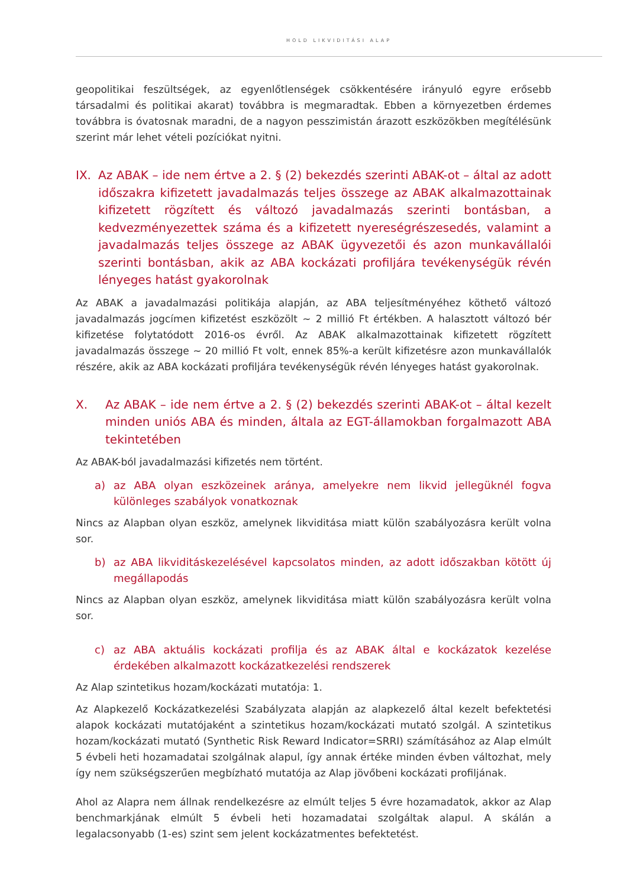HOLD LIKVIDITÁSI ALAP
geopolitikai feszültségek, az egyenlőtlenségek csökkentésére irányuló egyre erősebb társadalmi és politikai akarat) továbbra is megmaradtak. Ebben a környezetben érdemes továbbra is óvatosnak maradni, de a nagyon pesszimistán árazott eszközökben megítélésünk szerint már lehet vételi pozíciókat nyitni.
IX. Az ABAK – ide nem értve a 2. § (2) bekezdés szerinti ABAK-ot – által az adott időszakra kifizetett javadalmazás teljes összege az ABAK alkalmazottainak kifizetett rögzített és változó javadalmazás szerinti bontásban, a kedvezményezettek száma és a kifizetett nyereségrészesedés, valamint a javadalmazás teljes összege az ABAK ügyvezetői és azon munkavállalói szerinti bontásban, akik az ABA kockázati profiljára tevékenységük révén lényeges hatást gyakorolnak
Az ABAK a javadalmazási politikája alapján, az ABA teljesítményéhez köthető változó javadalmazás jogcímen kifizetést eszközölt ~ 2 millió Ft értékben. A halasztott változó bér kifizetése folytatódott 2016-os évről. Az ABAK alkalmazottainak kifizetett rögzített javadalmazás összege ~ 20 millió Ft volt, ennek 85%-a került kifizetésre azon munkavállalók részére, akik az ABA kockázati profiljára tevékenységük révén lényeges hatást gyakorolnak.
X. Az ABAK – ide nem értve a 2. § (2) bekezdés szerinti ABAK-ot – által kezelt minden uniós ABA és minden, általa az EGT-államokban forgalmazott ABA tekintetében
Az ABAK-ból javadalmazási kifizetés nem történt.
a) az ABA olyan eszközeinek aránya, amelyekre nem likvid jellegüknél fogva különleges szabályok vonatkoznak
Nincs az Alapban olyan eszköz, amelynek likviditása miatt külön szabályozásra került volna sor.
b) az ABA likviditáskezelésével kapcsolatos minden, az adott időszakban kötött új megállapodás
Nincs az Alapban olyan eszköz, amelynek likviditása miatt külön szabályozásra került volna sor.
c) az ABA aktuális kockázati profilja és az ABAK által e kockázatok kezelése érdekében alkalmazott kockázatkezelési rendszerek
Az Alap szintetikus hozam/kockázati mutatója: 1.
Az Alapkezelő Kockázatkezelési Szabályzata alapján az alapkezelő által kezelt befektetési alapok kockázati mutatójaként a szintetikus hozam/kockázati mutató szolgál. A szintetikus hozam/kockázati mutató (Synthetic Risk Reward Indicator=SRRI) számításához az Alap elmúlt 5 évbeli heti hozamadatai szolgálnak alapul, így annak értéke minden évben változhat, mely így nem szükségszerűen megbízható mutatója az Alap jövőbeni kockázati profiljának.
Ahol az Alapra nem állnak rendelkezésre az elmúlt teljes 5 évre hozamadatok, akkor az Alap benchmarkjának elmúlt 5 évbeli heti hozamadatai szolgáltak alapul. A skálán a legalacsonyabb (1-es) szint sem jelent kockázatmentes befektetést.